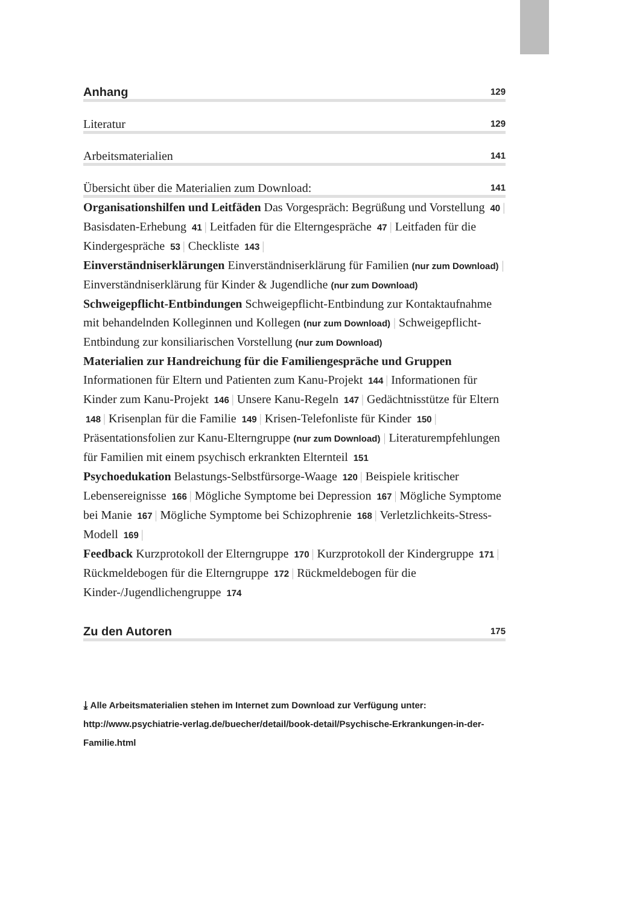Anhang 129
Literatur 129
Arbeitsmaterialien 141
Übersicht über die Materialien zum Download: 141
Organisationshilfen und Leitfäden Das Vorgespräch: Begrüßung und Vorstellung 40 | Basisdaten-Erhebung 41 | Leitfaden für die Eltern­gespräche 47 | Leitfaden für die Kindergespräche 53 | Checkliste 143 |
Einverständniserklärungen Einverständniserklärung für Familien (nur zum Download) | Einverständniserklärung für Kinder & Jugendliche (nur zum Download)
Schweigepflicht-Entbindungen Schweigepflicht-Entbindung zur Kontakt­aufnahme mit behandelnden Kolleginnen und Kollegen (nur zum Download) | Schweigepflicht-Entbindung zur konsiliarischen Vorstellung (nur zum Download)
Materialien zur Handreichung für die Familiengespräche und Gruppen
Informationen für Eltern und Patienten zum Kanu-Projekt 144 | Informa­tionen für Kinder zum Kanu-Projekt 146 | Unsere Kanu-Regeln 147 | Gedächtnisstütze für Eltern 148 | Krisenplan für die Familie 149 | Krisen-Telefonliste für Kinder 150 | Präsentationsfolien zur Kanu-Elterngruppe (nur zum Download) | Literaturempfehlungen für Familien mit einem psychisch erkrankten Elternteil 151
Psychoedukation Belastungs-Selbstfürsorge-Waage 120 | Beispiele kritischer Lebensereignisse 166 | Mögliche Symptome bei Depression 167 | Mögliche Symptome bei Manie 167 | Mögliche Symptome bei Schizophrenie 168 | Verletzlichkeits-Stress-Modell 169 |
Feedback Kurzprotokoll der Elterngruppe 170 | Kurzprotokoll der Kindergruppe 171 | Rückmeldebogen für die Elterngruppe 172 | Rückmeldebogen für die Kinder-/Jugendlichengruppe 174
Zu den Autoren 175
⤓ Alle Arbeitsmaterialien stehen im Internet zum Download zur Verfügung unter:
http://www.psychiatrie-verlag.de/buecher/detail/book-detail/Psychische-Erkrankungen-in-der-Familie.html